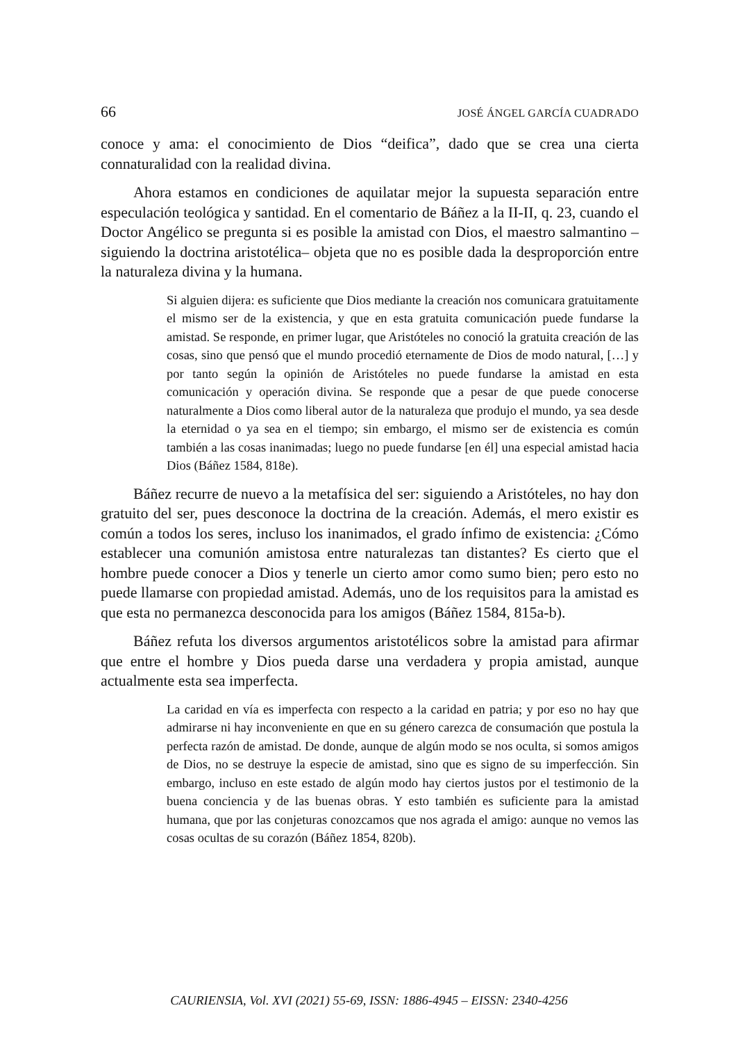66 JOSÉ ÁNGEL GARCÍA CUADRADO
conoce y ama: el conocimiento de Dios “deifica”, dado que se crea una cierta connaturalidad con la realidad divina.
Ahora estamos en condiciones de aquilatar mejor la supuesta separación entre especulación teológica y santidad. En el comentario de Báñez a la II-II, q. 23, cuando el Doctor Angélico se pregunta si es posible la amistad con Dios, el maestro salmantino –siguiendo la doctrina aristotélica– objeta que no es posible dada la desproporción entre la naturaleza divina y la humana.
Si alguien dijera: es suficiente que Dios mediante la creación nos comunicara gratuitamente el mismo ser de la existencia, y que en esta gratuita comunicación puede fundarse la amistad. Se responde, en primer lugar, que Aristóteles no conoció la gratuita creación de las cosas, sino que pensó que el mundo procedió eternamente de Dios de modo natural, […] y por tanto según la opinión de Aristóteles no puede fundarse la amistad en esta comunicación y operación divina. Se responde que a pesar de que puede conocerse naturalmente a Dios como liberal autor de la naturaleza que produjo el mundo, ya sea desde la eternidad o ya sea en el tiempo; sin embargo, el mismo ser de existencia es común también a las cosas inanimadas; luego no puede fundarse [en él] una especial amistad hacia Dios (Báñez 1584, 818e).
Báñez recurre de nuevo a la metafísica del ser: siguiendo a Aristóteles, no hay don gratuito del ser, pues desconoce la doctrina de la creación. Además, el mero existir es común a todos los seres, incluso los inanimados, el grado ínfimo de existencia: ¿Cómo establecer una comunión amistosa entre naturalezas tan distantes? Es cierto que el hombre puede conocer a Dios y tenerle un cierto amor como sumo bien; pero esto no puede llamarse con propiedad amistad. Además, uno de los requisitos para la amistad es que esta no permanezca desconocida para los amigos (Báñez 1584, 815a-b).
Báñez refuta los diversos argumentos aristotélicos sobre la amistad para afirmar que entre el hombre y Dios pueda darse una verdadera y propia amistad, aunque actualmente esta sea imperfecta.
La caridad en vía es imperfecta con respecto a la caridad en patria; y por eso no hay que admirarse ni hay inconveniente en que en su género carezca de consumación que postula la perfecta razón de amistad. De donde, aunque de algún modo se nos oculta, si somos amigos de Dios, no se destruye la especie de amistad, sino que es signo de su imperfección. Sin embargo, incluso en este estado de algún modo hay ciertos justos por el testimonio de la buena conciencia y de las buenas obras. Y esto también es suficiente para la amistad humana, que por las conjeturas conozcamos que nos agrada el amigo: aunque no vemos las cosas ocultas de su corazón (Báñez 1854, 820b).
CAURIENSIA, Vol. XVI (2021) 55-69, ISSN: 1886-4945 – EISSN: 2340-4256